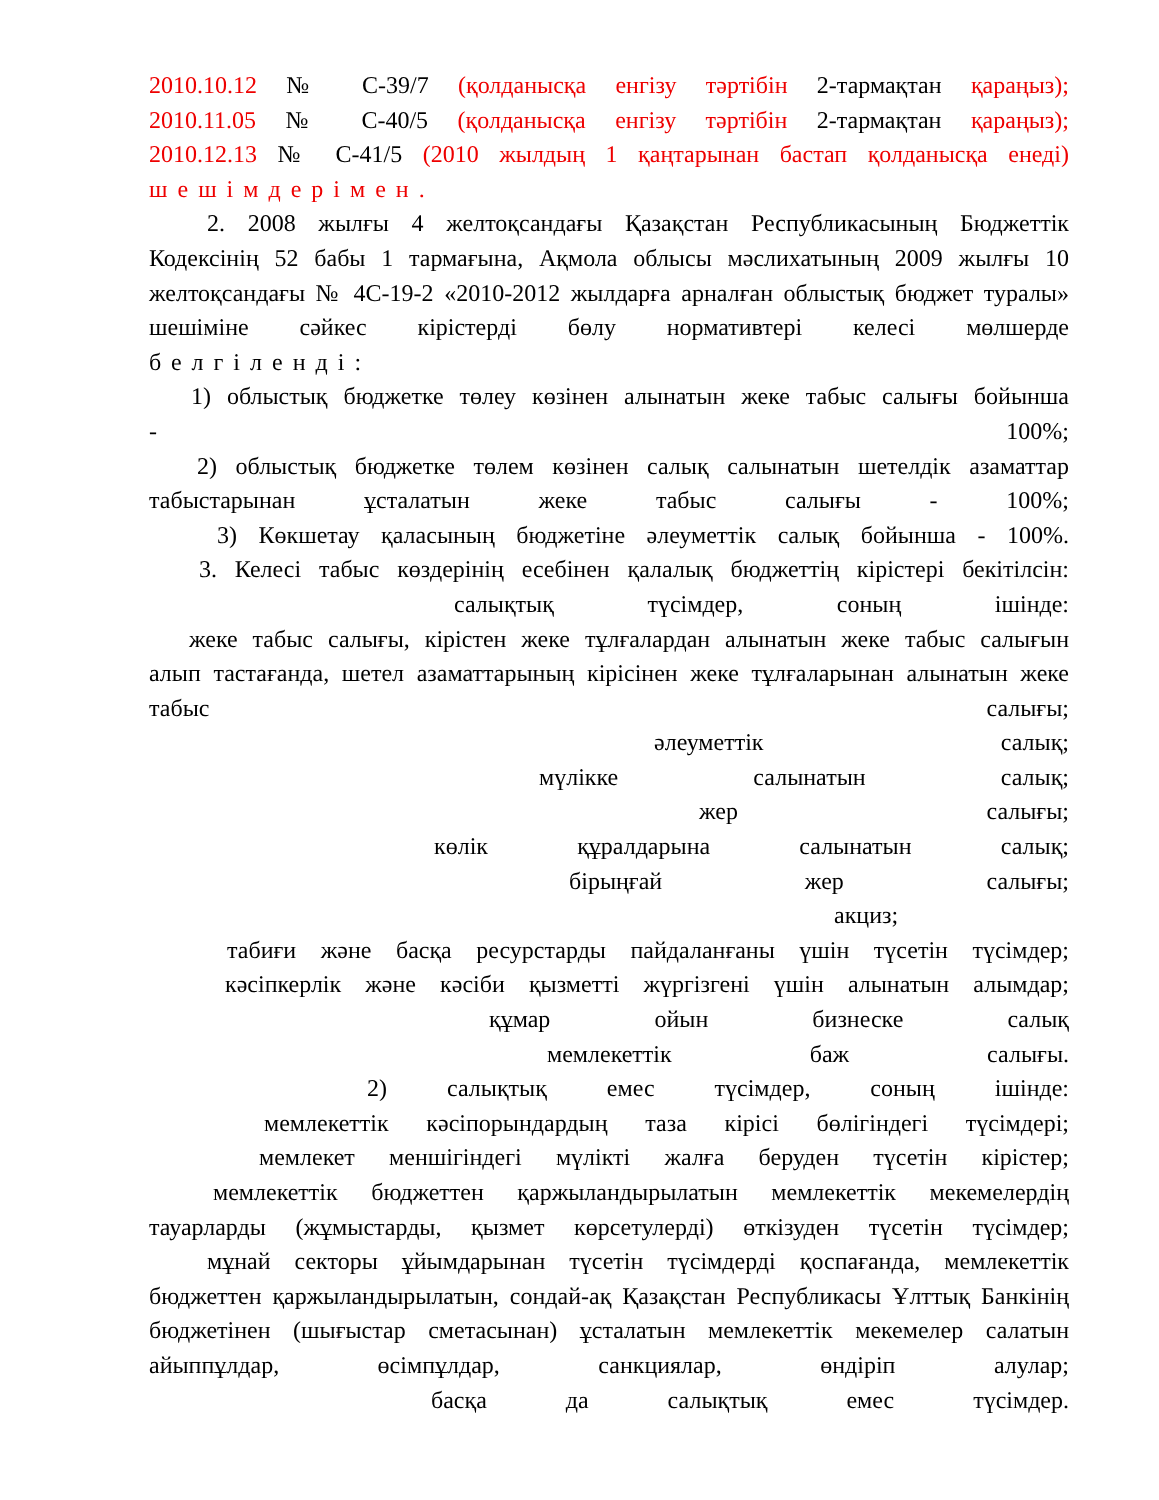2010.10.12 № С-39/7 (қолданысқа енгізу тәртібін 2-тармақтан қараңыз);
2010.11.05 № С-40/5 (қолданысқа енгізу тәртібін 2-тармақтан қараңыз);
2010.12.13 № С-41/5 (2010 жылдың 1 қаңтарынан бастап қолданысқа енеді)
шешімдерімен.
2. 2008 жылғы 4 желтоқсандағы Қазақстан Республикасының Бюджеттік
Кодексінің 52 бабы 1 тармағына, Ақмола облысы мәслихатының 2009 жылғы 10 желтоқсандағы № 4С-19-2 «2010-2012 жылдарға арналған облыстық бюджет туралы» шешіміне сәйкес кірістерді бөлу нормативтері келесі мөлшерде
белгіленді:
1) облыстық бюджетке төлеу көзінен алынатын жеке табыс салығы бойынша
- 100%;
2) облыстық бюджетке төлем көзінен салық салынатын шетелдік азаматтар
табыстарынан ұсталатын жеке табыс салығы - 100%;
3) Көкшетау қаласының бюджетіне әлеуметтік салық бойынша - 100%.
3. Келесі табыс көздерінің есебінен қалалық бюджеттің кірістері бекітілсін:
салықтық түсімдер, соның ішінде:
жеке табыс салығы, кірістен жеке тұлғалардан алынатын жеке табыс салығын
алып тастағанда, шетел азаматтарының кірісінен жеке тұлғаларынан алынатын жеке табыс салығы;
әлеуметтік салық;
мүлікке салынатын салық;
жер салығы;
көлік құралдарына салынатын салық;
бірыңғай жер салығы;
акциз;
табиғи және басқа ресурстарды пайдаланғаны үшін түсетін түсімдер;
кәсіпкерлік және кәсіби қызметті жүргізгені үшін алынатын алымдар;
құмар ойын бизнеске салық
мемлекеттік баж салығы.
2) салықтық емес түсімдер, соның ішінде:
мемлекеттік кәсіпорындардың таза кірісі бөлігіндегі түсімдері;
мемлекет меншігіндегі мүлікті жалға беруден түсетін кірістер;
мемлекеттік бюджеттен қаржыландырылатын мемлекеттік мекемелердің
тауарларды (жұмыстарды, қызмет көрсетулерді) өткізуден түсетін түсімдер;
мұнай секторы ұйымдарынан түсетін түсімдерді қоспағанда, мемлекеттік
бюджеттен қаржыландырылатын, сондай-ақ Қазақстан Республикасы Ұлттық Банкінің бюджетінен (шығыстар сметасынан) ұсталатын мемлекеттік мекемелер салатын айыппұлдар, өсімпұлдар, санкциялар, өндіріп алулар;
басқа да салықтық емес түсімдер.